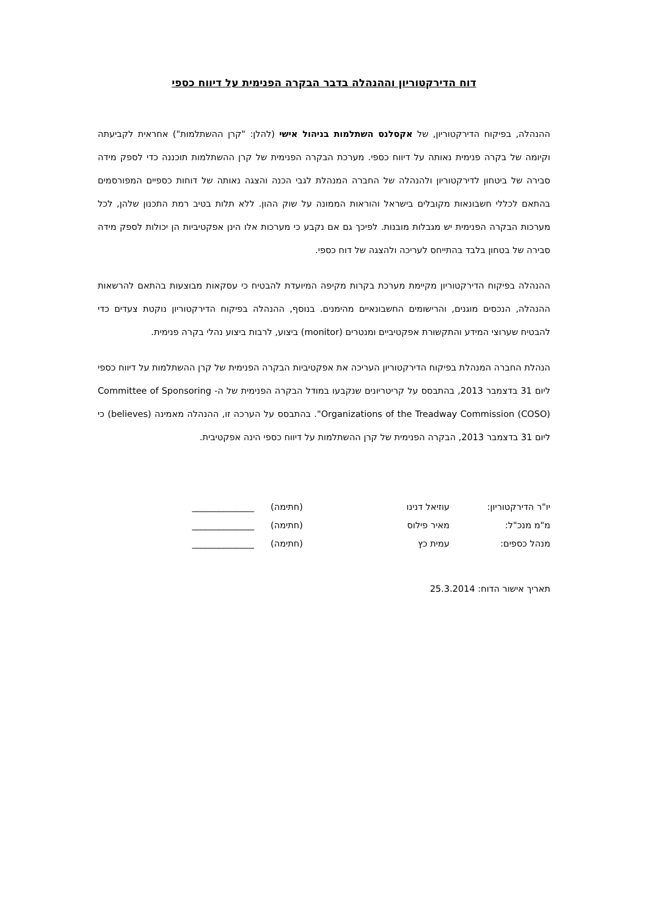דוח הדירקטוריון וההנהלה בדבר הבקרה הפנימית על דיווח כספי
ההנהלה, בפיקוח הדירקטוריון, של אקסלנס השתלמות בניהול אישי (להלן: "קרן ההשתלמות") אחראית לקביעתה וקיומה של בקרה פנימית נאותה על דיווח כספי. מערכת הבקרה הפנימית של קרן ההשתלמות תוכננה כדי לספק מידה סבירה של ביטחון לדירקטוריון ולהנהלה של החברה המנהלת לגבי הכנה והצגה נאותה של דוחות כספיים המפורסמים בהתאם לכללי חשבונאות מקובלים בישראל והוראות הממונה על שוק ההון. ללא תלות בטיב רמת התכנון שלהן, לכל מערכות הבקרה הפנימית יש מגבלות מובנות. לפיכך גם אם נקבע כי מערכות אלו הינן אפקטיביות הן יכולות לספק מידה סבירה של בטחון בלבד בהתייחס לעריכה ולהצגה של דוח כספי.
ההנהלה בפיקוח הדירקטוריון מקיימת מערכת בקרות מקיפה המיועדת להבטיח כי עסקאות מבוצעות בהתאם להרשאות ההנהלה, הנכסים מוגנים, והרישומים החשבונאיים מהימנים. בנוסף, ההנהלה בפיקוח הדירקטוריון נוקטת צעדים כדי להבטיח שערוצי המידע והתקשורת אפקטיביים ומנטרים (monitor) ביצוע, לרבות ביצוע נהלי בקרה פנימית.
הנהלת החברה המנהלת בפיקוח הדירקטוריון העריכה את אפקטיביות הבקרה הפנימית של קרן ההשתלמות על דיווח כספי ליום 31 בדצמבר 2013, בהתבסס על קריטריונים שנקבעו במודל הבקרה הפנימית של ה- Committee of Sponsoring Organizations of the Treadway Commission (COSO)". בהתבסס על הערכה זו, ההנהלה מאמינה (believes) כי ליום 31 בדצמבר 2013, הבקרה הפנימית של קרן ההשתלמות על דיווח כספי הינה אפקטיבית.
| יו"ר הדירקטוריון: | עוזיאל דנינו | (חתימה) | ______________ |
| מ"מ מנכ"ל: | מאיר פילוס | (חתימה) | ______________ |
| מנהל כספים: | עמית כץ | (חתימה) | ______________ |
תאריך אישור הדוח: 25.3.2014